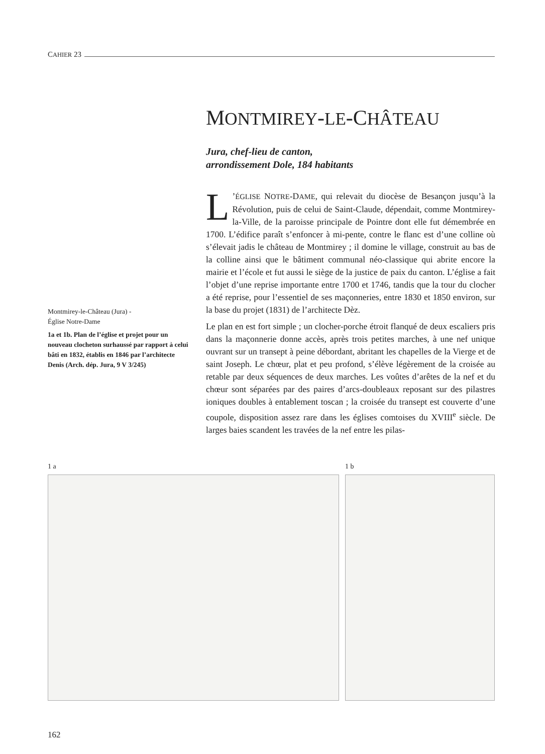CAHIER 23
MONTMIREY-LE-CHÂTEAU
Jura, chef-lieu de canton,
arrondissement Dole, 184 habitants
L’ÉGLISE NOTRE-DAME, qui relevait du diocèse de Besançon jusqu’à la Révolution, puis de celui de Saint-Claude, dépendait, comme Montmirey-la-Ville, de la paroisse principale de Pointre dont elle fut démembrée en 1700. L’édifice paraît s’enfoncer à mi-pente, contre le flanc est d’une colline où s’élevait jadis le château de Montmirey ; il domine le village, construit au bas de la colline ainsi que le bâtiment communal néo-classique qui abrite encore la mairie et l’école et fut aussi le siège de la justice de paix du canton. L’église a fait l’objet d’une reprise importante entre 1700 et 1746, tandis que la tour du clocher a été reprise, pour l’essentiel de ses maçonneries, entre 1830 et 1850 environ, sur la base du projet (1831) de l’architecte Dèz.
Le plan en est fort simple ; un clocher-porche étroit flanqué de deux escaliers pris dans la maçonnerie donne accès, après trois petites marches, à une nef unique ouvrant sur un transept à peine débordant, abritant les chapelles de la Vierge et de saint Joseph. Le chœur, plat et peu profond, s’élève légèrement de la croisée au retable par deux séquences de deux marches. Les voûtes d’arêtes de la nef et du chœur sont séparées par des paires d’arcs-doubleaux reposant sur des pilastres ioniques doubles à entablement toscan ; la croisée du transept est couverte d’une coupole, disposition assez rare dans les églises comtoises du XVIII<sup>e</sup> siècle. De larges baies scandent les travées de la nef entre les pilas-
Montmirey-le-Château (Jura) -
Église Notre-Dame
1a et 1b. Plan de l’église et projet pour un nouveau clocheton surhaussé par rapport à celui bâti en 1832, établis en 1846 par l’architecte Denis (Arch. dép. Jura, 9 V 3/245)
1 a 1 b
162